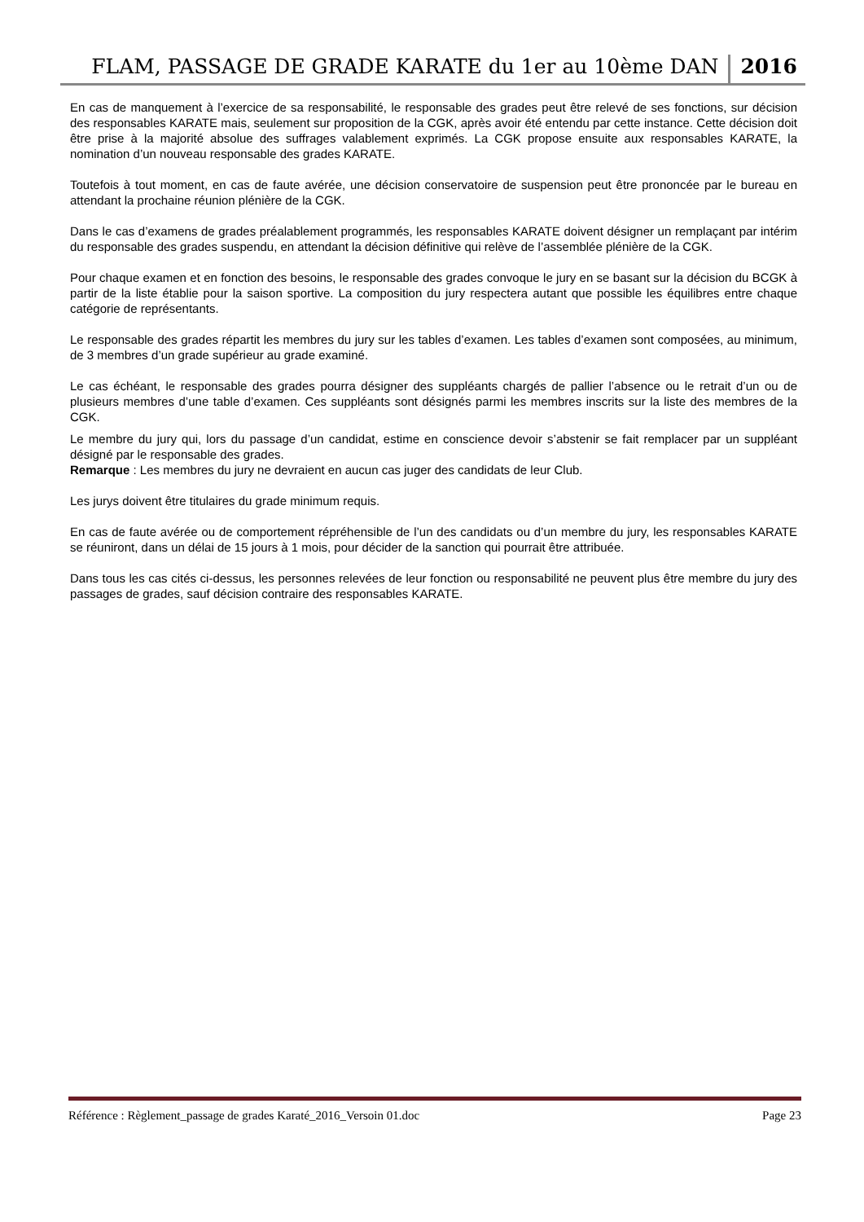FLAM, PASSAGE DE GRADE KARATE du 1er au 10ème DAN 2016
En cas de manquement à l’exercice de sa responsabilité, le responsable des grades peut être relevé de ses fonctions, sur décision des responsables KARATE mais, seulement sur proposition de la CGK, après avoir été entendu par cette instance. Cette décision doit être prise à la majorité absolue des suffrages valablement exprimés. La CGK propose ensuite aux responsables KARATE, la nomination d’un nouveau responsable des grades KARATE.
Toutefois à tout moment, en cas de faute avérée, une décision conservatoire de suspension peut être prononcée par le bureau en attendant la prochaine réunion plénière de la CGK.
Dans le cas d’examens de grades préalablement programmés, les responsables KARATE doivent désigner un remplaçant par intérim du responsable des grades suspendu, en attendant la décision définitive qui relève de l’assemblée plénière de la CGK.
Pour chaque examen et en fonction des besoins, le responsable des grades convoque le jury en se basant sur la décision du BCGK à partir de la liste établie pour la saison sportive. La composition du jury respectera autant que possible les équilibres entre chaque catégorie de représentants.
Le responsable des grades répartit les membres du jury sur les tables d’examen. Les tables d’examen sont composées, au minimum, de 3 membres d’un grade supérieur au grade examiné.
Le cas échéant, le responsable des grades pourra désigner des suppléants chargés de pallier l’absence ou le retrait d’un ou de plusieurs membres d’une table d’examen. Ces suppléants sont désignés parmi les membres inscrits sur la liste des membres de la CGK.
Le membre du jury qui, lors du passage d’un candidat, estime en conscience devoir s’abstenir se fait remplacer par un suppléant désigné par le responsable des grades.
Remarque : Les membres du jury ne devraient en aucun cas juger des candidats de leur Club.
Les jurys doivent être titulaires du grade minimum requis.
En cas de faute avérée ou de comportement répréhensible de l’un des candidats ou d’un membre du jury, les responsables KARATE se réuniront, dans un délai de 15 jours à 1 mois, pour décider de la sanction qui pourrait être attribuée.
Dans tous les cas cités ci-dessus, les personnes relevées de leur fonction ou responsabilité ne peuvent plus être membre du jury des passages de grades, sauf décision contraire des responsables KARATE.
Référence : Règlement_passage de grades Karaté_2016_Versoin 01.doc Page 23